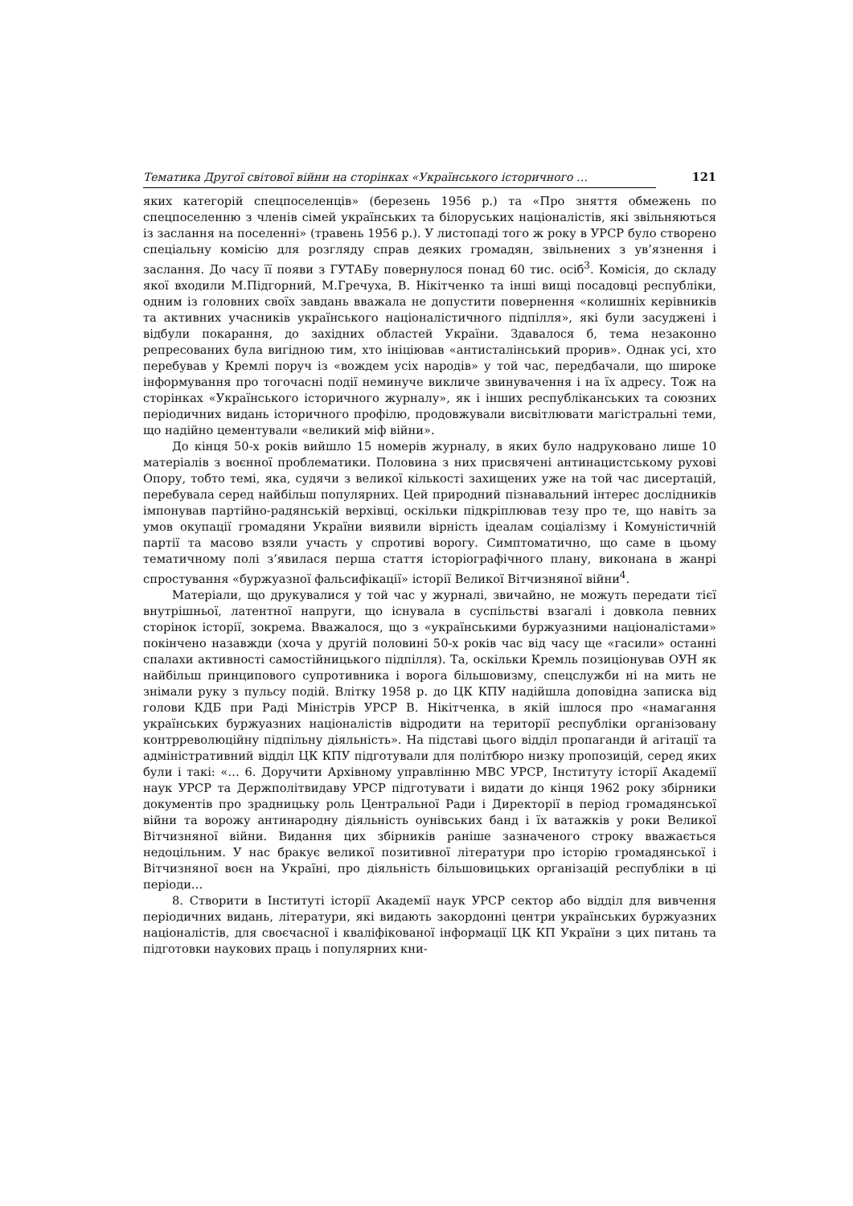Тематика Другої світової війни на сторінках «Українського історичного … 121
яких категорій спецпоселенців» (березень 1956 р.) та «Про зняття обмежень по спецпоселенню з членів сімей українських та білоруських націоналістів, які звільняються із заслання на поселенні» (травень 1956 р.). У листопаді того ж року в УРСР було створено спеціальну комісію для розгляду справ деяких громадян, звільнених з ув’язнення і заслання. До часу її появи з ГУТАБу повернулося понад 60 тис. осіб<sup>3</sup>. Комісія, до складу якої входили М.Підгорний, М.Гречуха, В. Нікітченко та інші вищі посадовці республіки, одним із головних своїх завдань вважала не допустити повернення «колишніх керівників та активних учасників українського націоналістичного підпілля», які були засуджені і відбули покарання, до західних областей України. Здавалося б, тема незаконно репресованих була вигідною тим, хто ініціював «антисталінський прорив». Однак усі, хто перебував у Кремлі поруч із «вождем усіх народів» у той час, передбачали, що широке інформування про тогочасні події неминуче викличе звинувачення і на їх адресу. Тож на сторінках «Українського історичного журналу», як і інших республіканських та союзних періодичних видань історичного профілю, продовжували висвітлювати магістральні теми, що надійно цементували «великий міф війни».
До кінця 50-х років вийшло 15 номерів журналу, в яких було надруковано лише 10 матеріалів з воєнної проблематики. Половина з них присвячені антинацистському рухові Опору, тобто темі, яка, судячи з великої кількості захищених уже на той час дисертацій, перебувала серед найбільш популярних. Цей природний пізнавальний інтерес дослідників імпонував партійно-радянській верхівці, оскільки підкріплював тезу про те, що навіть за умов окупації громадяни України виявили вірність ідеалам соціалізму і Комуністичній партії та масово взяли участь у спротиві ворогу. Симптоматично, що саме в цьому тематичному полі з’явилася перша стаття історіографічного плану, виконана в жанрі спростування «буржуазної фальсифікації» історії Великої Вітчизняної війни<sup>4</sup>.
Матеріали, що друкувалися у той час у журналі, звичайно, не можуть передати тієї внутрішньої, латентної напруги, що існувала в суспільстві взагалі і довкола певних сторінок історії, зокрема. Вважалося, що з «українськими буржуазними націоналістами» покінчено назавжди (хоча у другій половині 50-х років час від часу ще «гасили» останні спалахи активності самостійницького підпілля). Та, оскільки Кремль позиціонував ОУН як найбільш принципового супротивника і ворога більшовизму, спецслужби ні на мить не знімали руку з пульсу подій. Влітку 1958 р. до ЦК КПУ надійшла доповідна записка від голови КДБ при Раді Міністрів УРСР В. Нікітченка, в якій ішлося про «намагання українських буржуазних націоналістів відродити на території республіки організовану контрреволюційну підпільну діяльність». На підставі цього відділ пропаганди й агітації та адміністративний відділ ЦК КПУ підготували для політбюро низку пропозицій, серед яких були і такі: «… 6. Доручити Архівному управлінню МВС УРСР, Інституту історії Академії наук УРСР та Держполітвидаву УРСР підготувати і видати до кінця 1962 року збірники документів про зрадницьку роль Центральної Ради і Директорії в період громадянської війни та ворожу антинародну діяльність оунівських банд і їх ватажків у роки Великої Вітчизняної війни. Видання цих збірників раніше зазначеного строку вважається недоцільним. У нас бракує великої позитивної літератури про історію громадянської і Вітчизняної воєн на Україні, про діяльність більшовицьких організацій республіки в ці періоди…
8. Створити в Інституті історії Академії наук УРСР сектор або відділ для вивчення періодичних видань, літератури, які видають закордонні центри українських буржуазних націоналістів, для своєчасної і кваліфікованої інформації ЦК КП України з цих питань та підготовки наукових праць і популярних кни-